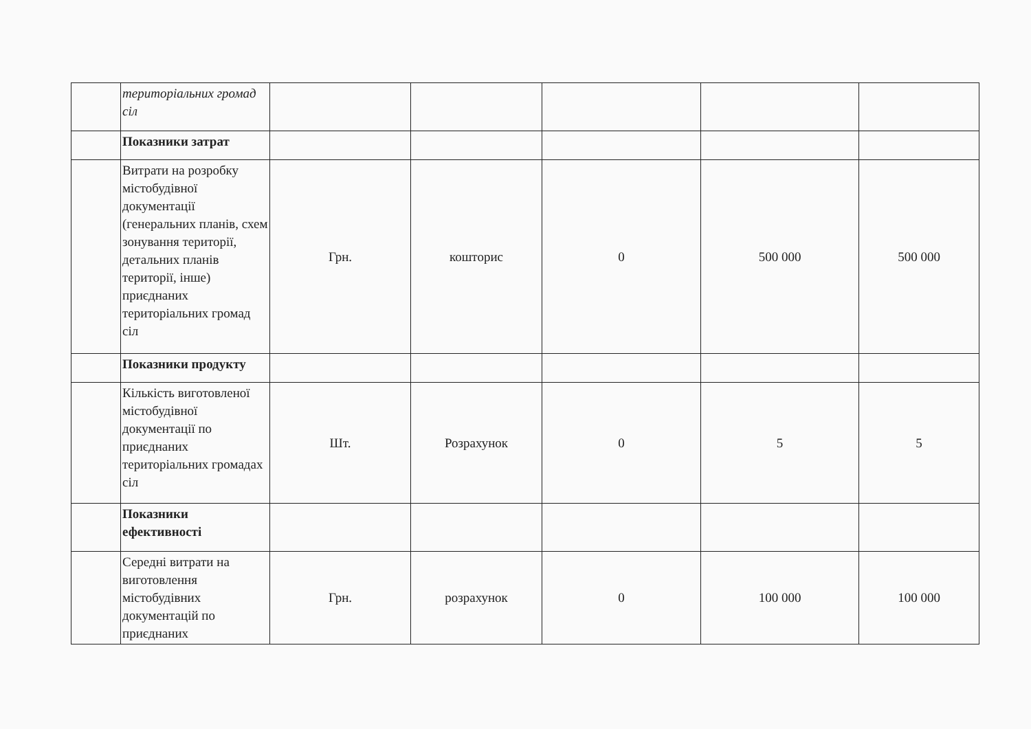| | територіальних громад сіл | | | | | |
| | Показники затрат | | | | | |
| | Витрати на розробку містобудівної документації (генеральних планів, схем зонування території, детальних планів території, інше) приєднаних територіальних громад сіл | Грн. | кошторис | 0 | 500 000 | 500 000 |
| | Показники продукту | | | | | |
| | Кількість виготовленої містобудівної документації по приєднаних територіальних громадах сіл | Шт. | Розрахунок | 0 | 5 | 5 |
| | Показники ефективності | | | | | |
| | Середні витрати на виготовлення містобудівних документацій по приєднаних | Грн. | розрахунок | 0 | 100 000 | 100 000 |